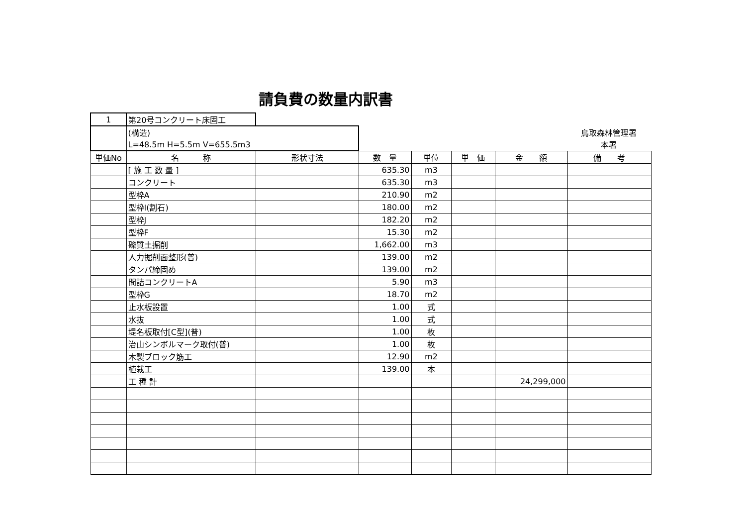請負費の数量内訳書
| 1 | 第20号コンクリート床固工 | | | | | | |
| | (構造) | | 鳥取森林管理署 | | | | |
| | L=48.5m H=5.5m V=655.5m3 | | 本署 | | | | |
| 単価No | 名 称 | 形状寸法 | 数 量 | 単位 | 単 価 | 金 額 | 備 考 |
| | [ 施 工 数 量 ] | | 635.30 | m3 | | | |
| | コンクリート | | 635.30 | m3 | | | |
| | 型枠A | | 210.90 | m2 | | | |
| | 型枠I(割石) | | 180.00 | m2 | | | |
| | 型枠J | | 182.20 | m2 | | | |
| | 型枠F | | 15.30 | m2 | | | |
| | 礫質土掘削 | | 1,662.00 | m3 | | | |
| | 人力掘削面整形(普) | | 139.00 | m2 | | | |
| | タンパ締固め | | 139.00 | m2 | | | |
| | 間詰コンクリートA | | 5.90 | m3 | | | |
| | 型枠G | | 18.70 | m2 | | | |
| | 止水板設置 | | 1.00 | 式 | | | |
| | 水抜 | | 1.00 | 式 | | | |
| | 堤名板取付[C型](普) | | 1.00 | 枚 | | | |
| | 治山シンボルマーク取付(普) | | 1.00 | 枚 | | | |
| | 木製ブロック筋工 | | 12.90 | m2 | | | |
| | 植栽工 | | 139.00 | 本 | | | |
| | 工 種 計 | | | | | 24,299,000 | |